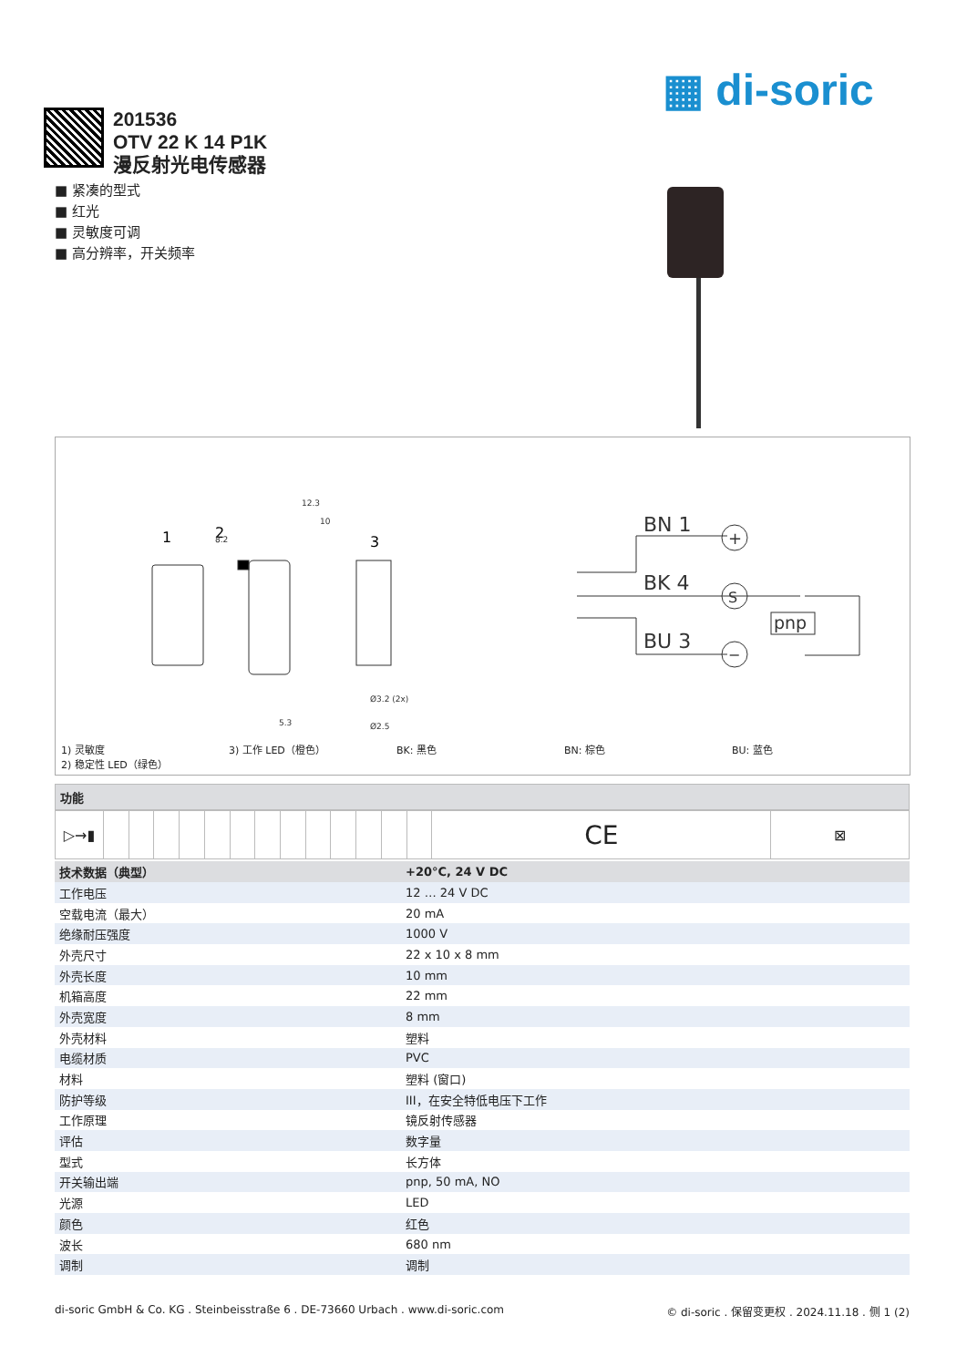▦ di-soric
201536
OTV 22 K 14 P1K
漫反射光电传感器
■ 紧凑的型式
■ 红光
■ 灵敏度可调
■ 高分辨率，开关频率
1
2
3
12.3
10
8.2
Ø3.2 (2x)
Ø2.5
5.3
BN 1
BK 4
BU 3
pnp
+
S
−
1) 灵敏度
2) 稳定性 LED（绿色）
3) 工作 LED（橙色） BK: 黑色 BN: 棕色 BU: 蓝色
功能
| ▷→▮ | | | | | | | | | | | | | | CE | ⊠ |
| 技术数据（典型） | +20°C, 24 V DC |
| --- | --- |
| 工作电压 | 12 … 24 V DC |
| 空载电流（最大） | 20 mA |
| 绝缘耐压强度 | 1000 V |
| 外壳尺寸 | 22 x 10 x 8 mm |
| 外壳长度 | 10 mm |
| 机箱高度 | 22 mm |
| 外壳宽度 | 8 mm |
| 外壳材料 | 塑料 |
| 电缆材质 | PVC |
| 材料 | 塑料 (窗口) |
| 防护等级 | III，在安全特低电压下工作 |
| 工作原理 | 镜反射传感器 |
| 评估 | 数字量 |
| 型式 | 长方体 |
| 开关输出端 | pnp, 50 mA, NO |
| 光源 | LED |
| 颜色 | 红色 |
| 波长 | 680 nm |
| 调制 | 调制 |
di-soric GmbH & Co. KG . Steinbeisstraße 6 . DE-73660 Urbach . www.di-soric.com © di-soric . 保留变更权 . 2024.11.18 . 侧 1 (2)